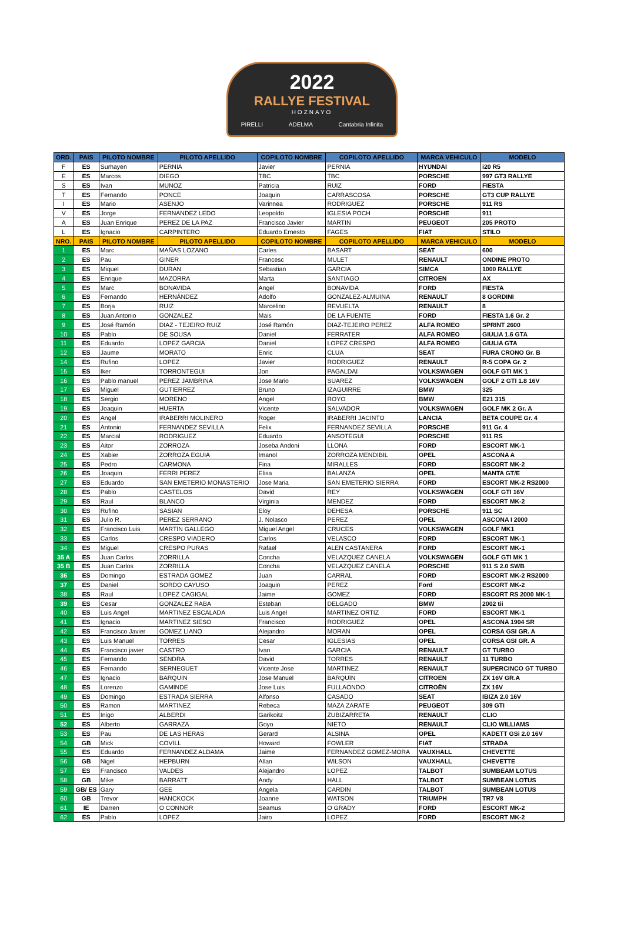2022
RALLYE FESTIVAL
HOZNAYO
PIRELLI ADELMA Cantabria Infinita
| ORD. | PAIS | PILOTO NOMBRE | PILOTO APELLIDO | COPILOTO NOMBRE | COPILOTO APELLIDO | MARCA VEHICULO | MODELO |
| --- | --- | --- | --- | --- | --- | --- | --- |
| F | ES | Surhayen | PERNIA | Javier | PERNIA | HYUNDAI | i20 R5 |
| E | ES | Marcos | DIEGO | TBC | TBC | PORSCHE | 997 GT3 RALLYE |
| S | ES | Ivan | MUNOZ | Patricia | RUIZ | FORD | FIESTA |
| T | ES | Fernando | PONCE | Joaquin | CARRASCOSA | PORSCHE | GT3 CUP RALLYE |
| I | ES | Mario | ASENJO | Varinnea | RODRIGUEZ | PORSCHE | 911 RS |
| V | ES | Jorge | FERNANDEZ LEDO | Leopoldo | IGLESIA POCH | PORSCHE | 911 |
| A | ES | Juan Enrique | PEREZ DE LA PAZ | Francisco Javier | MARTIN | PEUGEOT | 205 PROTO |
| L | ES | Ignacio | CARPINTERO | Eduardo Ernesto | FAGES | FIAT | STILO |
| NRO. | PAIS | PILOTO NOMBRE | PILOTO APELLIDO | COPILOTO NOMBRE | COPILOTO APELLIDO | MARCA VEHICULO | MODELO |
| 1 | ES | Marc | MAÑAS LOZANO | Carles | BASART | SEAT | 600 |
| 2 | ES | Pau | GINER | Francesc | MULET | RENAULT | ONDINE PROTO |
| 3 | ES | Miquel | DURAN | Sebastian | GARCIA | SIMCA | 1000 RALLYE |
| 4 | ES | Enrique | MAZORRA | Marta | SANTIAGO | CITROEN | AX |
| 5 | ES | Marc | BONAVIDA | Angel | BONAVIDA | FORD | FIESTA |
| 6 | ES | Fernando | HERNÁNDEZ | Adolfo | GONZALEZ-ALMUINA | RENAULT | 8 GORDINI |
| 7 | ES | Borja | RUIZ | Marcelino | REVUELTA | RENAULT | 8 |
| 8 | ES | Juan Antonio | GONZALEZ | Mais | DE LA FUENTE | FORD | FIESTA 1.6 Gr. 2 |
| 9 | ES | José Ramón | DIAZ - TEJEIRO RUIZ | José Ramón | DIAZ-TEJEIRO PEREZ | ALFA ROMEO | SPRINT 2600 |
| 10 | ES | Pablo | DE SOUSA | Daniel | FERRATER | ALFA ROMEO | GIULIA 1.6 GTA |
| 11 | ES | Eduardo | LOPEZ GARCIA | Daniel | LOPEZ CRESPO | ALFA ROMEO | GIULIA GTA |
| 12 | ES | Jaume | MORATO | Enric | CLUA | SEAT | FURA CRONO Gr. B |
| 14 | ES | Rufino | LOPEZ | Javier | RODRIGUEZ | RENAULT | R-5 COPA Gr. 2 |
| 15 | ES | Iker | TORRONTEGUI | Jon | PAGALDAI | VOLKSWAGEN | GOLF GTI MK 1 |
| 16 | ES | Pablo manuel | PEREZ JAMBRINA | Jose Mario | SUAREZ | VOLKSWAGEN | GOLF 2 GTI 1.8 16V |
| 17 | ES | Miguel | GUTIERREZ | Bruno | IZAGUIRRE | BMW | 325 |
| 18 | ES | Sergio | MORENO | Angel | ROYO | BMW | E21 315 |
| 19 | ES | Joaquin | HUERTA | Vicente | SALVADOR | VOLKSWAGEN | GOLF MK 2 Gr. A |
| 20 | ES | Angel | IRABERRI MOLINERO | Roger | IRABERRI JACINTO | LANCIA | BETA COUPE Gr. 4 |
| 21 | ES | Antonio | FERNANDEZ SEVILLA | Felix | FERNANDEZ SEVILLA | PORSCHE | 911 Gr. 4 |
| 22 | ES | Marcial | RODRIGUEZ | Eduardo | ANSOTEGUI | PORSCHE | 911 RS |
| 23 | ES | Aitor | ZORROZA | Joseba Andoni | LLONA | FORD | ESCORT MK-1 |
| 24 | ES | Xabier | ZORROZA EGUIA | Imanol | ZORROZA MENDIBIL | OPEL | ASCONA A |
| 25 | ES | Pedro | CARMONA | Fina | MIRALLES | FORD | ESCORT MK-2 |
| 26 | ES | Joaquin | FERRI PEREZ | Elisa | BALANZA | OPEL | MANTA GT/E |
| 27 | ES | Eduardo | SAN EMETERIO MONASTERIO | Jose Maria | SAN EMETERIO SIERRA | FORD | ESCORT MK-2 RS2000 |
| 28 | ES | Pablo | CASTELOS | David | REY | VOLKSWAGEN | GOLF GTI 16V |
| 29 | ES | Raul | BLANCO | Virginia | MENDEZ | FORD | ESCORT MK-2 |
| 30 | ES | Rufino | SASIAN | Eloy | DEHESA | PORSCHE | 911 SC |
| 31 | ES | Julio R. | PEREZ SERRANO | J. Nolasco | PEREZ | OPEL | ASCONA I 2000 |
| 32 | ES | Francisco Luis | MARTIN GALLEGO | Miguel Angel | CRUCES | VOLKSWAGEN | GOLF MK1 |
| 33 | ES | Carlos | CRESPO VIADERO | Carlos | VELASCO | FORD | ESCORT MK-1 |
| 34 | ES | Miguel | CRESPO PURAS | Rafael | ALEN CASTANERA | FORD | ESCORT MK-1 |
| 35 A | ES | Juan Carlos | ZORRILLA | Concha | VELAZQUEZ CANELA | VOLKSWAGEN | GOLF GTI MK 1 |
| 35 B | ES | Juan Carlos | ZORRILLA | Concha | VELAZQUEZ CANELA | PORSCHE | 911 S 2.0 SWB |
| 36 | ES | Domingo | ESTRADA GOMEZ | Juan | CARRAL | FORD | ESCORT MK-2 RS2000 |
| 37 | ES | Daniel | SORDO CAYUSO | Joaquin | PEREZ | Ford | ESCORT MK-2 |
| 38 | ES | Raul | LOPEZ CAGIGAL | Jaime | GOMEZ | FORD | ESCORT RS 2000 MK-1 |
| 39 | ES | Cesar | GONZALEZ RABA | Esteban | DELGADO | BMW | 2002 tii |
| 40 | ES | Luis Angel | MARTINEZ ESCALADA | Luis Angel | MARTINEZ ORTIZ | FORD | ESCORT MK-1 |
| 41 | ES | Ignacio | MARTINEZ SIESO | Francisco | RODRIGUEZ | OPEL | ASCONA 1904 SR |
| 42 | ES | Francisco Javier | GOMEZ LIANO | Alejandro | MORAN | OPEL | CORSA GSI GR. A |
| 43 | ES | Luis Manuel | TORRES | Cesar | IGLESIAS | OPEL | CORSA GSI GR. A |
| 44 | ES | Francisco javier | CASTRO | Ivan | GARCIA | RENAULT | GT TURBO |
| 45 | ES | Fernando | SENDRA | David | TORRES | RENAULT | 11 TURBO |
| 46 | ES | Fernando | SERNEGUET | Vicente Jose | MARTINEZ | RENAULT | SUPERCINCO GT TURBO |
| 47 | ES | Ignacio | BARQUIN | Jose Manuel | BARQUIN | CITROEN | ZX 16V GR.A |
| 48 | ES | Lorenzo | GAMINDE | Jose Luis | FULLAONDO | CITROËN | ZX 16V |
| 49 | ES | Domingo | ESTRADA SIERRA | Alfonso | CASADO | SEAT | IBIZA 2.0 16V |
| 50 | ES | Ramon | MARTINEZ | Rebeca | MAZA ZARATE | PEUGEOT | 309 GTI |
| 51 | ES | Inigo | ALBERDI | Garikoitz | ZUBIZARRETA | RENAULT | CLIO |
| 52 | ES | Alberto | GARRAZA | Goyo | NIETO | RENAULT | CLIO WILLIAMS |
| 53 | ES | Pau | DE LAS HERAS | Gerard | ALSINA | OPEL | KADETT GSi 2.0 16V |
| 54 | GB | Mick | COVILL | Howard | FOWLER | FIAT | STRADA |
| 55 | ES | Eduardo | FERNANDEZ ALDAMA | Jaime | FERNANDEZ GOMEZ-MORA | VAUXHALL | CHEVETTE |
| 56 | GB | Nigel | HEPBURN | Allan | WILSON | VAUXHALL | CHEVETTE |
| 57 | ES | Francisco | VALDES | Alejandro | LOPEZ | TALBOT | SUMBEAM LOTUS |
| 58 | GB | Mike | BARRATT | Andy | HALL | TALBOT | SUMBEAN LOTUS |
| 59 | GB/ ES | Gary | GEE | Angela | CARDIN | TALBOT | SUMBEAN LOTUS |
| 60 | GB | Trevor | HANCKOCK | Joanne | WATSON | TRIUMPH | TR7 V8 |
| 61 | IE | Darren | O CONNOR | Seamus | O GRADY | FORD | ESCORT MK-2 |
| 62 | ES | Pablo | LOPEZ | Jairo | LOPEZ | FORD | ESCORT MK-2 |